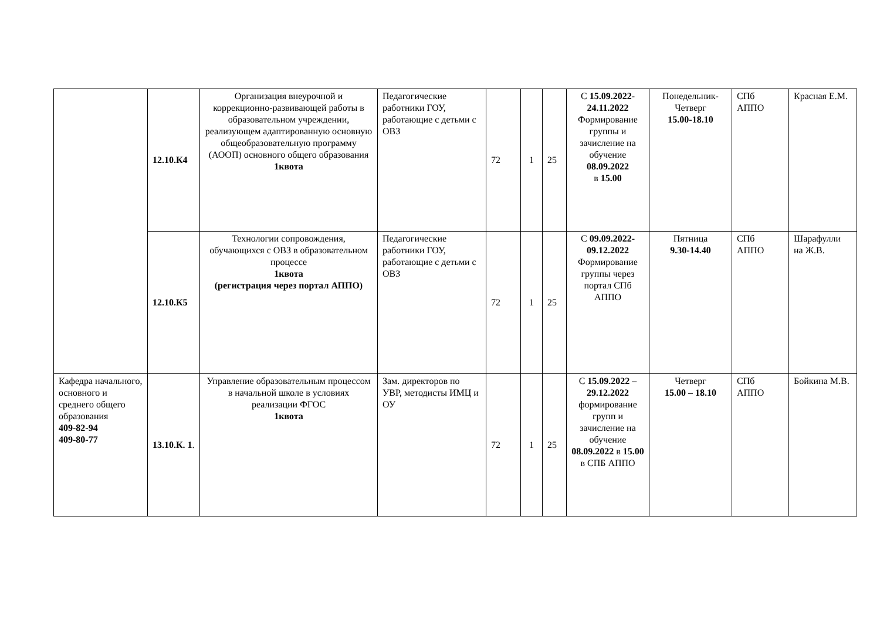| | 12.10.К4 | Организация внеурочной и коррекционно-развивающей работы в образовательном учреждении, реализующем адаптированную основную общеобразовательную программу (АООП) основного общего образования 1квота | Педагогические работники ГОУ, работающие с детьми с ОВЗ | 72 | 1 | 25 | С 15.09.2022-24.11.2022 Формирование группы и зачисление на обучение 08.09.2022 в 15.00 | Понедельник-Четверг 15.00-18.10 | СПб АППО | Красная Е.М. |
| | 12.10.К5 | Технологии сопровождения, обучающихся с ОВЗ в образовательном процессе 1квота (регистрация через портал АППО) | Педагогические работники ГОУ, работающие с детьми с ОВЗ | 72 | 1 | 25 | С 09.09.2022-09.12.2022 Формирование группы через портал СПб АППО | Пятница 9.30-14.40 | СПб АППО | Шарафулли на Ж.В. |
| Кафедра начального, основного и среднего общего образования 409-82-94 409-80-77 | 13.10.К. 1 . | Управление образовательным процессом в начальной школе в условиях реализации ФГОС 1квота | Зам. директоров по УВР, методисты ИМЦ и ОУ | 72 | 1 | 25 | С 15.09.2022 – 29.12.2022 формирование групп и зачисление на обучение 08.09.2022 в 15.00 в СПБ АППО | Четверг 15.00 – 18.10 | СПб АППО | Бойкина М.В. |